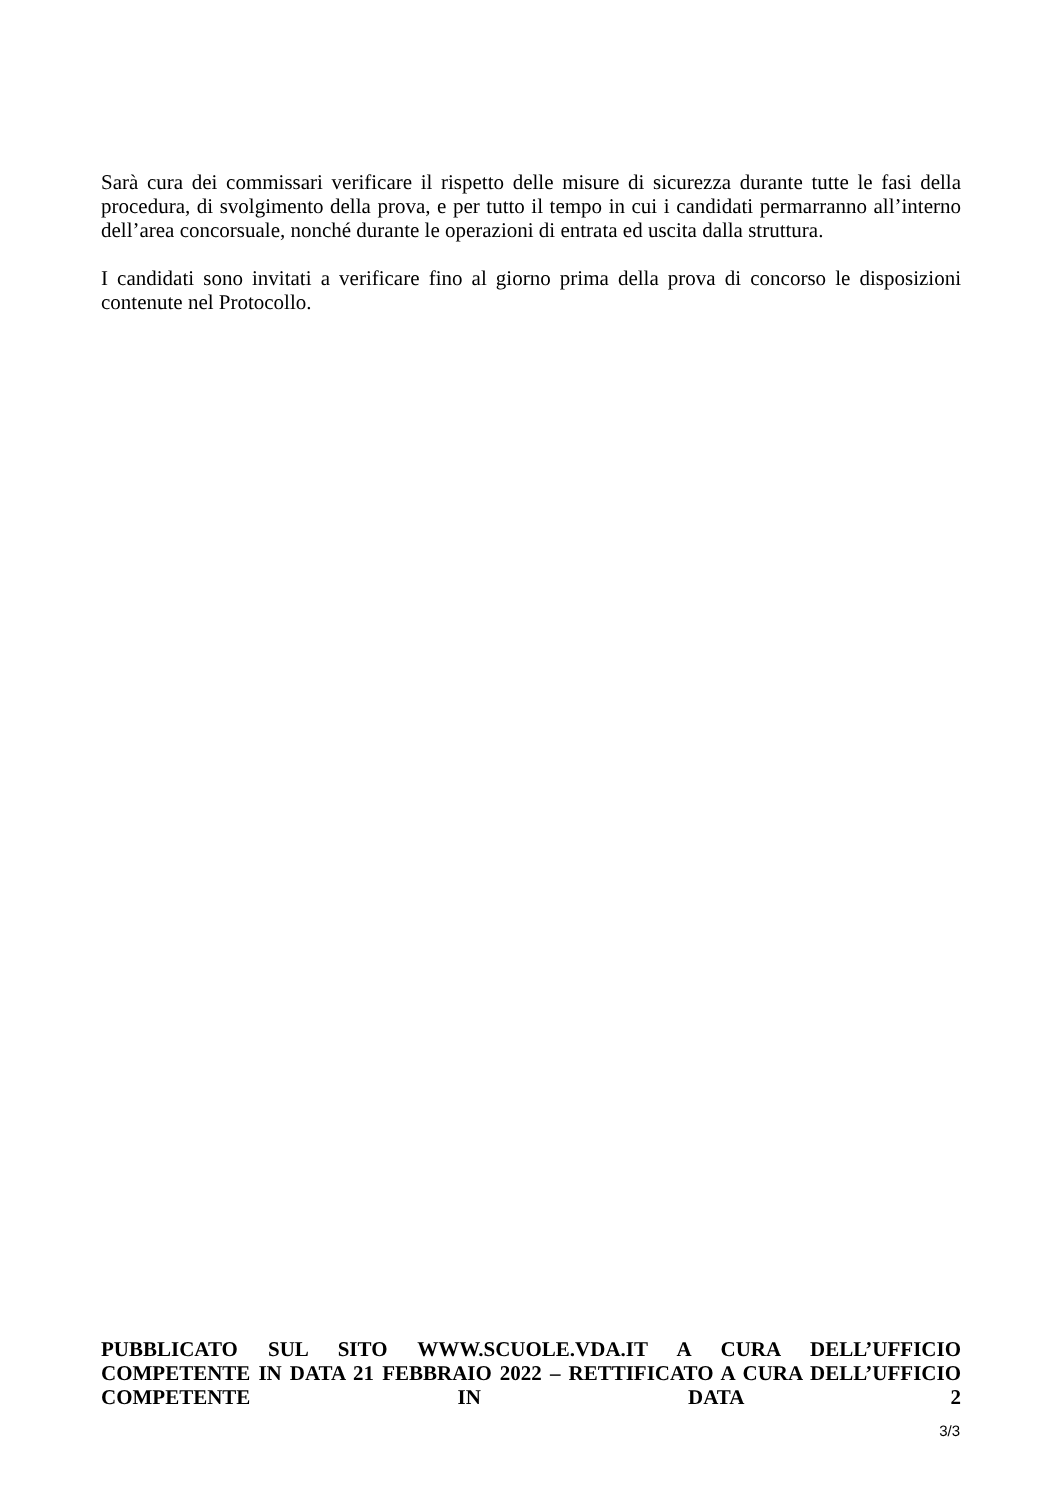Sarà cura dei commissari verificare il rispetto delle misure di sicurezza durante tutte le fasi della procedura, di svolgimento della prova, e per tutto il tempo in cui i candidati permarranno all’interno dell’area concorsuale, nonché durante le operazioni di entrata ed uscita dalla struttura.
I candidati sono invitati a verificare fino al giorno prima della prova di concorso le disposizioni contenute nel Protocollo.
PUBBLICATO SUL SITO WWW.SCUOLE.VDA.IT A CURA DELL’UFFICIO COMPETENTE IN DATA 21 FEBBRAIO 2022 – RETTIFICATO A CURA DELL’UFFICIO COMPETENTE IN DATA 2
3/3